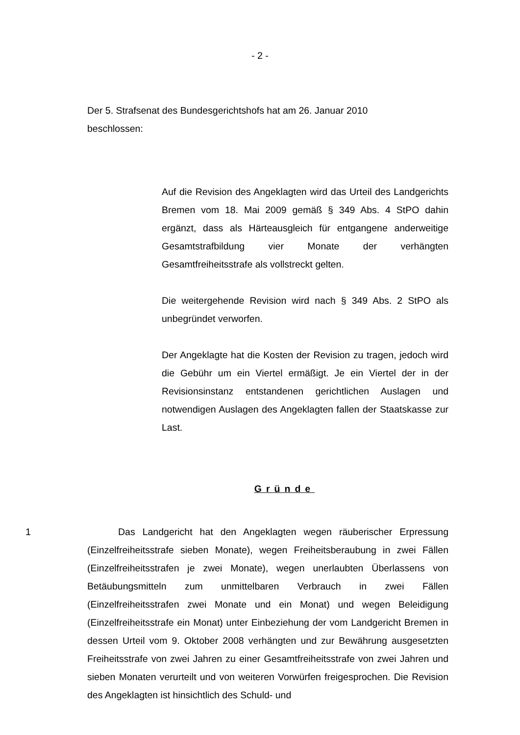- 2 -
Der 5. Strafsenat des Bundesgerichtshofs hat am 26. Januar 2010 beschlossen:
Auf die Revision des Angeklagten wird das Urteil des Landgerichts Bremen vom 18. Mai 2009 gemäß § 349 Abs. 4 StPO dahin ergänzt, dass als Härteausgleich für entgangene anderweitige Gesamtstrafbildung vier Monate der verhängten Gesamtfreiheitsstrafe als vollstreckt gelten.
Die weitergehende Revision wird nach § 349 Abs. 2 StPO als unbegründet verworfen.
Der Angeklagte hat die Kosten der Revision zu tragen, jedoch wird die Gebühr um ein Viertel ermäßigt. Je ein Viertel der in der Revisionsinstanz entstandenen gerichtlichen Auslagen und notwendigen Auslagen des Angeklagten fallen der Staatskasse zur Last.
Gründe
1 Das Landgericht hat den Angeklagten wegen räuberischer Erpressung (Einzelfreiheitsstrafe sieben Monate), wegen Freiheitsberaubung in zwei Fällen (Einzelfreiheitsstrafen je zwei Monate), wegen unerlaubten Überlassens von Betäubungsmitteln zum unmittelbaren Verbrauch in zwei Fällen (Einzelfreiheitsstrafen zwei Monate und ein Monat) und wegen Beleidigung (Einzelfreiheitsstrafe ein Monat) unter Einbeziehung der vom Landgericht Bremen in dessen Urteil vom 9. Oktober 2008 verhängten und zur Bewährung ausgesetzten Freiheitsstrafe von zwei Jahren zu einer Gesamtfreiheitsstrafe von zwei Jahren und sieben Monaten verurteilt und von weiteren Vorwürfen freigesprochen. Die Revision des Angeklagten ist hinsichtlich des Schuld- und